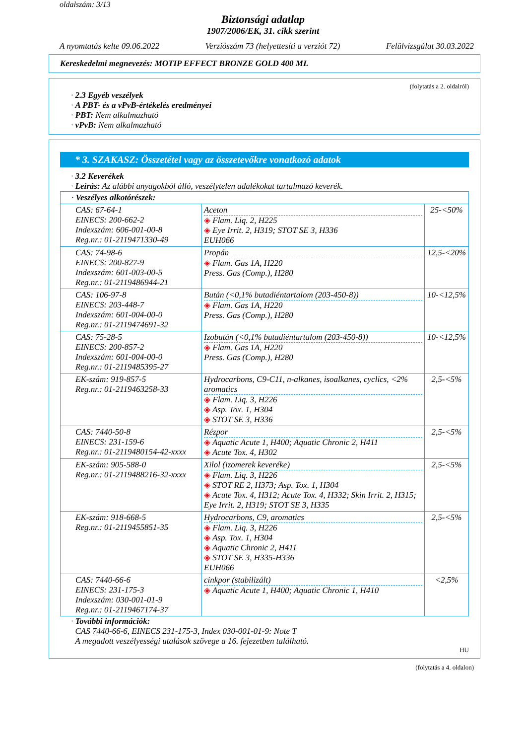oldalszám: 3/13
Biztonsági adatlap
1907/2006/EK, 31. cikk szerint
A nyomtatás kelte 09.06.2022 Verziószám 73 (helyettesíti a verziót 72) Felülvizsgálat 30.03.2022
Kereskedelmi megnevezés: MOTIP EFFECT BRONZE GOLD 400 ML
(folytatás a 2. oldalról)
· 2.3 Egyéb veszélyek
· A PBT- és a vPvB-értékelés eredményei
· PBT: Nem alkalmazható
· vPvB: Nem alkalmazható
* 3. SZAKASZ: Összetétel vagy az összetevőkre vonatkozó adatok
· 3.2 Keverékek
· Leírás: Az alábbi anyagokból álló, veszélytelen adalékokat tartalmazó keverék.
| · Veszélyes alkotórészek: | | |
| CAS: 67-64-1 EINECS: 200-662-2 Indexszám: 606-001-00-8 Reg.nr.: 01-2119471330-49 | Aceton ◈ Flam. Liq. 2, H225 ◈ Eye Irrit. 2, H319; STOT SE 3, H336 EUH066 | 25-<50% |
| CAS: 74-98-6 EINECS: 200-827-9 Indexszám: 601-003-00-5 Reg.nr.: 01-2119486944-21 | Propán ◈ Flam. Gas 1A, H220 Press. Gas (Comp.), H280 | 12,5-<20% |
| CAS: 106-97-8 EINECS: 203-448-7 Indexszám: 601-004-00-0 Reg.nr.: 01-2119474691-32 | Bután (<0,1% butadiéntartalom (203-450-8)) ◈ Flam. Gas 1A, H220 Press. Gas (Comp.), H280 | 10-<12,5% |
| CAS: 75-28-5 EINECS: 200-857-2 Indexszám: 601-004-00-0 Reg.nr.: 01-2119485395-27 | Izobután (<0,1% butadiéntartalom (203-450-8)) ◈ Flam. Gas 1A, H220 Press. Gas (Comp.), H280 | 10-<12,5% |
| EK-szám: 919-857-5 Reg.nr.: 01-2119463258-33 | Hydrocarbons, C9-C11, n-alkanes, isoalkanes, cyclics, <2% aromatics ◈ Flam. Liq. 3, H226 ◈ Asp. Tox. 1, H304 ◈ STOT SE 3, H336 | 2,5-<5% |
| CAS: 7440-50-8 EINECS: 231-159-6 Reg.nr.: 01-2119480154-42-xxxx | Rézpor ◈ Aquatic Acute 1, H400; Aquatic Chronic 2, H411 ◈ Acute Tox. 4, H302 | 2,5-<5% |
| EK-szám: 905-588-0 Reg.nr.: 01-2119488216-32-xxxx | Xilol (izomerek keveréke) ◈ Flam. Liq. 3, H226 ◈ STOT RE 2, H373; Asp. Tox. 1, H304 ◈ Acute Tox. 4, H312; Acute Tox. 4, H332; Skin Irrit. 2, H315; Eye Irrit. 2, H319; STOT SE 3, H335 | 2,5-<5% |
| EK-szám: 918-668-5 Reg.nr.: 01-2119455851-35 | Hydrocarbons, C9, aromatics ◈ Flam. Liq. 3, H226 ◈ Asp. Tox. 1, H304 ◈ Aquatic Chronic 2, H411 ◈ STOT SE 3, H335-H336 EUH066 | 2,5-<5% |
| CAS: 7440-66-6 EINECS: 231-175-3 Indexszám: 030-001-01-9 Reg.nr.: 01-2119467174-37 | cinkpor (stabilizált) ◈ Aquatic Acute 1, H400; Aquatic Chronic 1, H410 | <2,5% |
· További információk:
CAS 7440-66-6, EINECS 231-175-3, Index 030-001-01-9: Note T
A megadott veszélyességi utalások szövege a 16. fejezetben található.
HU
(folytatás a 4. oldalon)